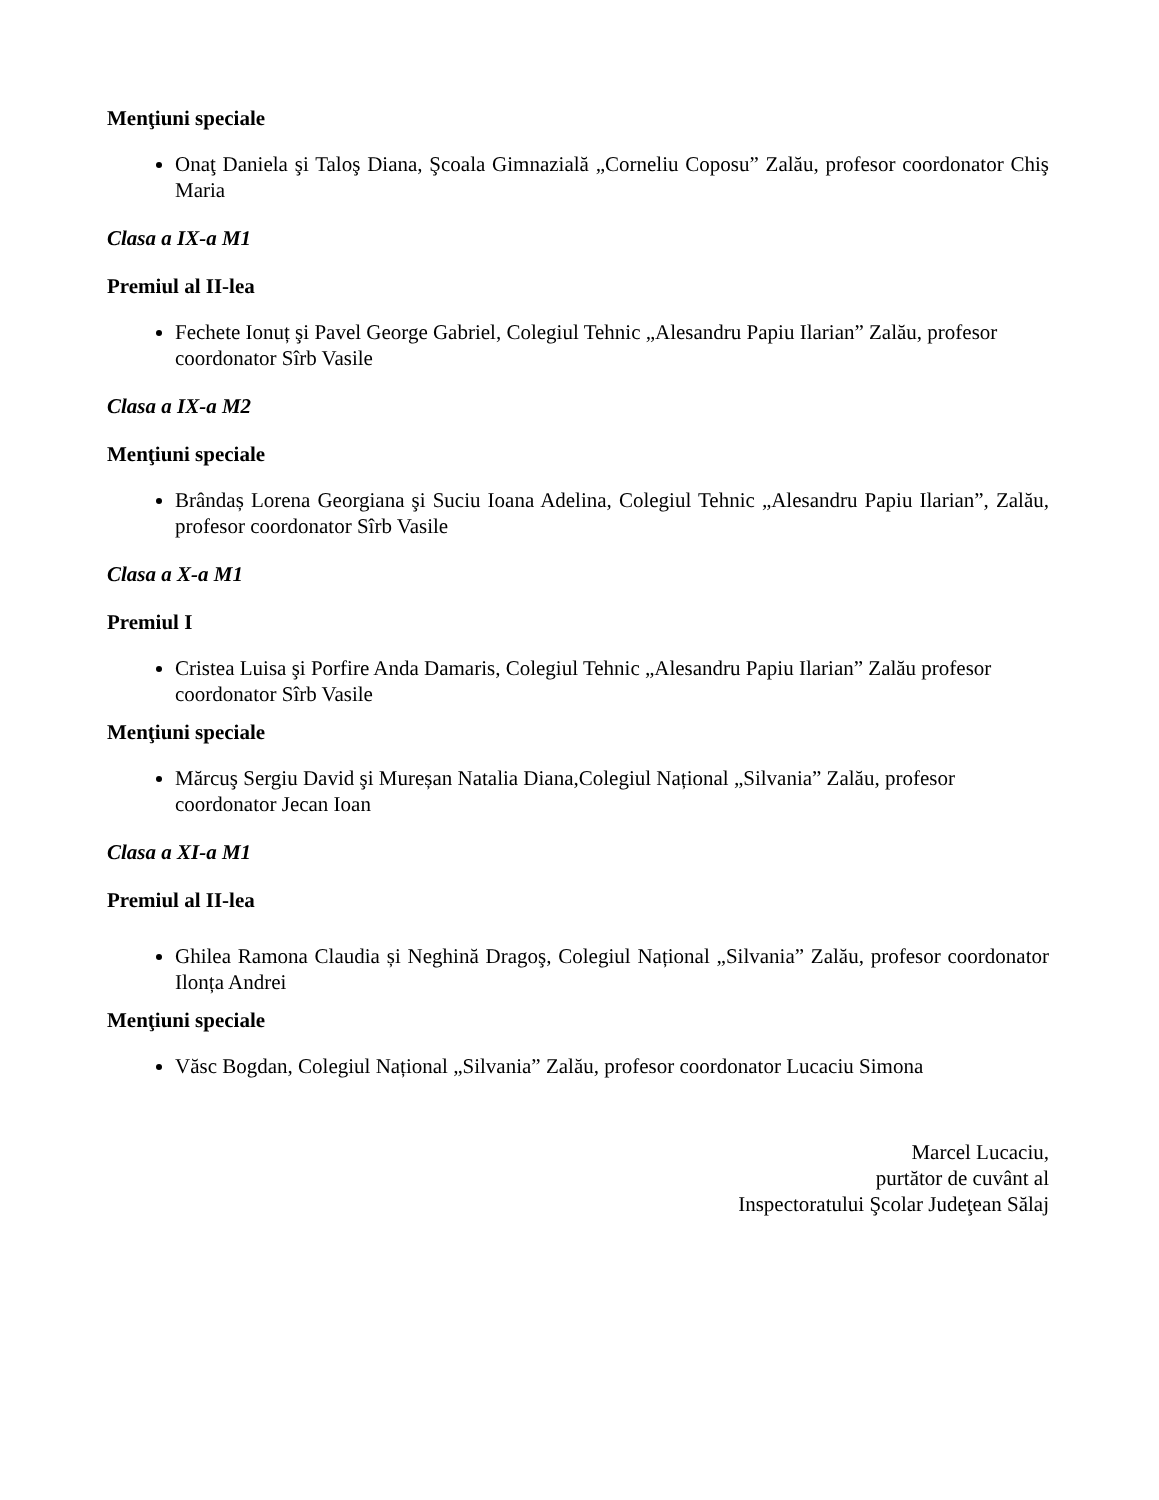Menţiuni speciale
Onaţ Daniela şi Taloş Diana, Şcoala Gimnazială „Corneliu Coposu” Zalău, profesor coordonator Chiş Maria
Clasa a IX-a M1
Premiul al II-lea
Fechete Ionuț şi Pavel George Gabriel, Colegiul Tehnic „Alesandru Papiu Ilarian” Zalău, profesor coordonator Sîrb Vasile
Clasa a IX-a M2
Menţiuni speciale
Brândaș Lorena Georgiana şi Suciu Ioana Adelina, Colegiul Tehnic „Alesandru Papiu Ilarian”, Zalău, profesor coordonator Sîrb Vasile
Clasa a X-a M1
Premiul I
Cristea Luisa şi Porfire Anda Damaris, Colegiul Tehnic „Alesandru Papiu Ilarian” Zalău profesor coordonator Sîrb Vasile
Menţiuni speciale
Mărcuş Sergiu David şi Mureșan Natalia Diana,Colegiul Național „Silvania” Zalău, profesor coordonator Jecan Ioan
Clasa a XI-a M1
Premiul al II-lea
Ghilea Ramona Claudia și Neghină Dragoş, Colegiul Național „Silvania” Zalău, profesor coordonator Ilonța Andrei
Menţiuni speciale
Văsc Bogdan, Colegiul Național „Silvania” Zalău, profesor coordonator Lucaciu Simona
Marcel Lucaciu,
purtător de cuvânt al
Inspectoratului Şcolar Judeţean Sălaj